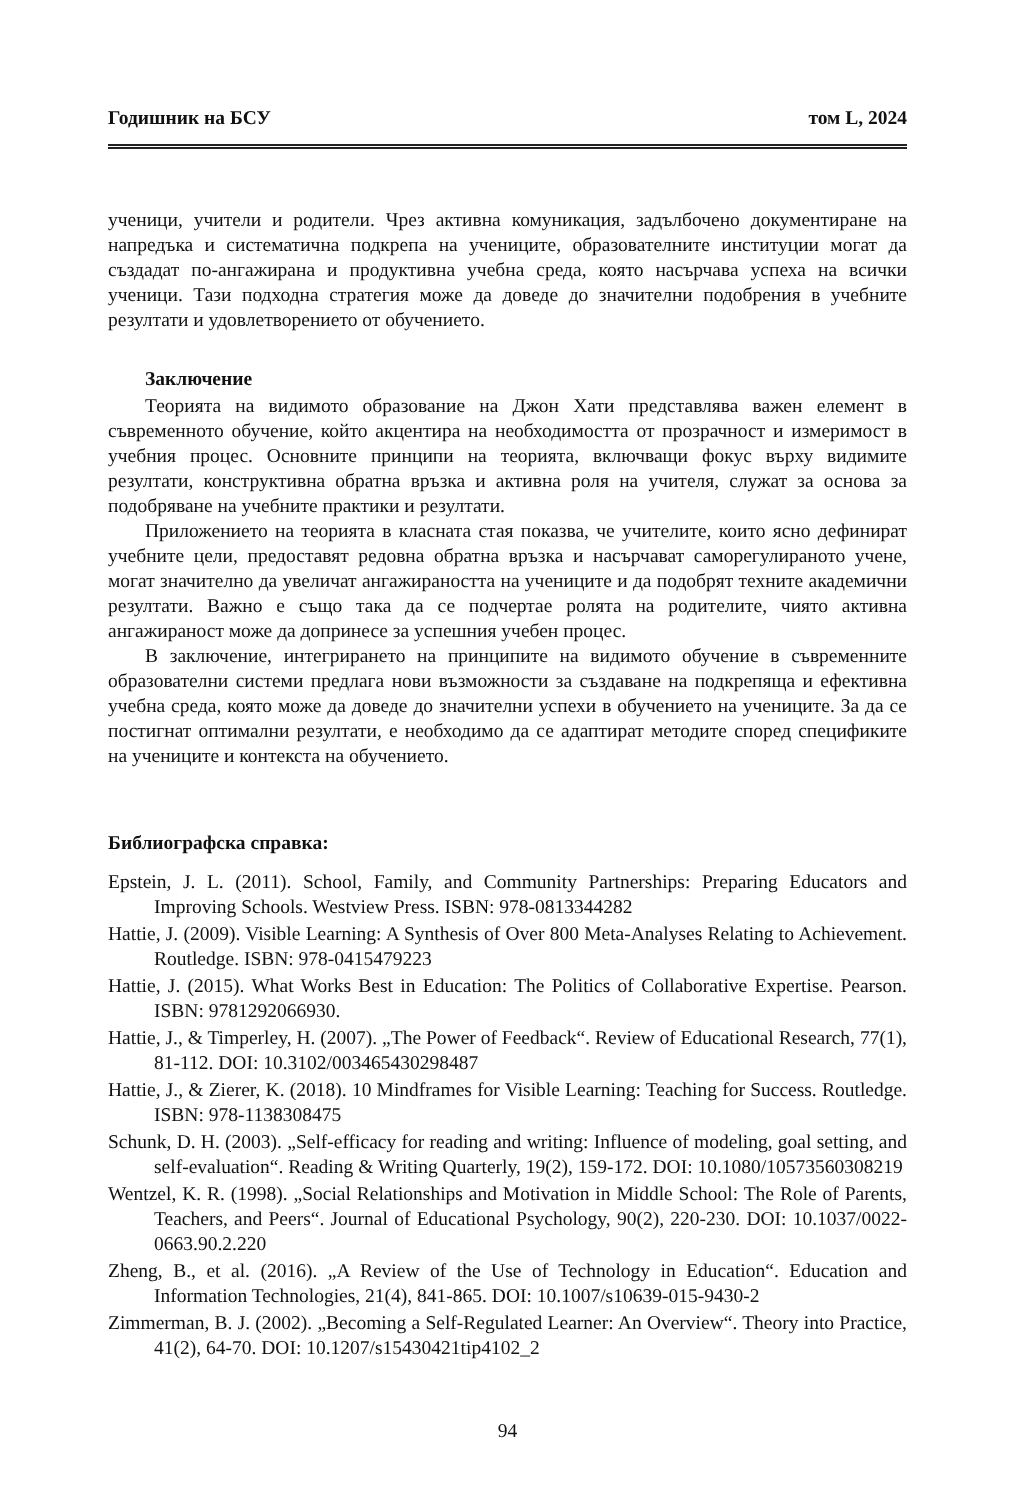Годишник на БСУ том L, 2024
ученици, учители и родители. Чрез активна комуникация, задълбочено документиране на напредъка и систематична подкрепа на учениците, образователните институции могат да създадат по-ангажирана и продуктивна учебна среда, която насърчава успеха на всички ученици. Тази подходна стратегия може да доведе до значителни подобрения в учебните резултати и удовлетворението от обучението.
Заключение
Теорията на видимото образование на Джон Хати представлява важен елемент в съвременното обучение, който акцентира на необходимостта от прозрачност и измеримост в учебния процес. Основните принципи на теорията, включващи фокус върху видимите резултати, конструктивна обратна връзка и активна роля на учителя, служат за основа за подобряване на учебните практики и резултати.
Приложението на теорията в класната стая показва, че учителите, които ясно дефинират учебните цели, предоставят редовна обратна връзка и насърчават саморегулираното учене, могат значително да увеличат ангажираността на учениците и да подобрят техните академични резултати. Важно е също така да се подчертае ролята на родителите, чиято активна ангажираност може да допринесе за успешния учебен процес.
В заключение, интегрирането на принципите на видимото обучение в съвременните образователни системи предлага нови възможности за създаване на подкрепяща и ефективна учебна среда, която може да доведе до значителни успехи в обучението на учениците. За да се постигнат оптимални резултати, е необходимо да се адаптират методите според спецификите на учениците и контекста на обучението.
Библиографска справка:
Epstein, J. L. (2011). School, Family, and Community Partnerships: Preparing Educators and Improving Schools. Westview Press. ISBN: 978-0813344282
Hattie, J. (2009). Visible Learning: A Synthesis of Over 800 Meta-Analyses Relating to Achievement. Routledge. ISBN: 978-0415479223
Hattie, J. (2015). What Works Best in Education: The Politics of Collaborative Expertise. Pearson. ISBN: 9781292066930.
Hattie, J., & Timperley, H. (2007). „The Power of Feedback“. Review of Educational Research, 77(1), 81-112. DOI: 10.3102/003465430298487
Hattie, J., & Zierer, K. (2018). 10 Mindframes for Visible Learning: Teaching for Success. Routledge. ISBN: 978-1138308475
Schunk, D. H. (2003). „Self-efficacy for reading and writing: Influence of modeling, goal setting, and self-evaluation“. Reading & Writing Quarterly, 19(2), 159-172. DOI: 10.1080/10573560308219
Wentzel, K. R. (1998). „Social Relationships and Motivation in Middle School: The Role of Parents, Teachers, and Peers“. Journal of Educational Psychology, 90(2), 220-230. DOI: 10.1037/0022-0663.90.2.220
Zheng, B., et al. (2016). „A Review of the Use of Technology in Education“. Education and Information Technologies, 21(4), 841-865. DOI: 10.1007/s10639-015-9430-2
Zimmerman, B. J. (2002). „Becoming a Self-Regulated Learner: An Overview“. Theory into Practice, 41(2), 64-70. DOI: 10.1207/s15430421tip4102_2
94